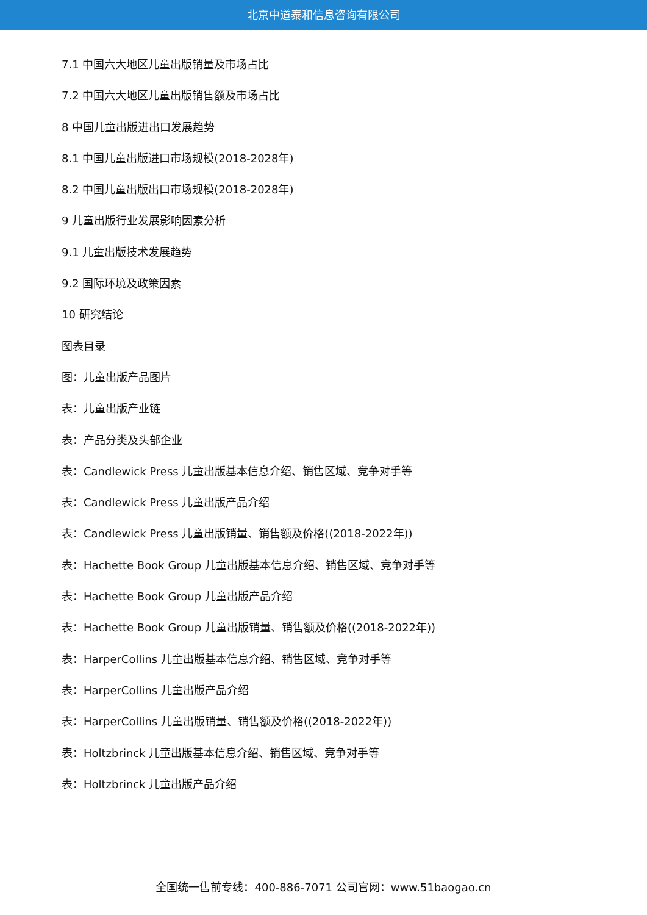北京中道泰和信息咨询有限公司
7.1 中国六大地区儿童出版销量及市场占比
7.2 中国六大地区儿童出版销售额及市场占比
8 中国儿童出版进出口发展趋势
8.1 中国儿童出版进口市场规模(2018-2028年)
8.2 中国儿童出版出口市场规模(2018-2028年)
9 儿童出版行业发展影响因素分析
9.1 儿童出版技术发展趋势
9.2 国际环境及政策因素
10 研究结论
图表目录
图：儿童出版产品图片
表：儿童出版产业链
表：产品分类及头部企业
表：Candlewick Press 儿童出版基本信息介绍、销售区域、竞争对手等
表：Candlewick Press 儿童出版产品介绍
表：Candlewick Press 儿童出版销量、销售额及价格((2018-2022年))
表：Hachette Book Group 儿童出版基本信息介绍、销售区域、竞争对手等
表：Hachette Book Group 儿童出版产品介绍
表：Hachette Book Group 儿童出版销量、销售额及价格((2018-2022年))
表：HarperCollins 儿童出版基本信息介绍、销售区域、竞争对手等
表：HarperCollins 儿童出版产品介绍
表：HarperCollins 儿童出版销量、销售额及价格((2018-2022年))
表：Holtzbrinck 儿童出版基本信息介绍、销售区域、竞争对手等
表：Holtzbrinck 儿童出版产品介绍
全国统一售前专线：400-886-7071 公司官网：www.51baogao.cn